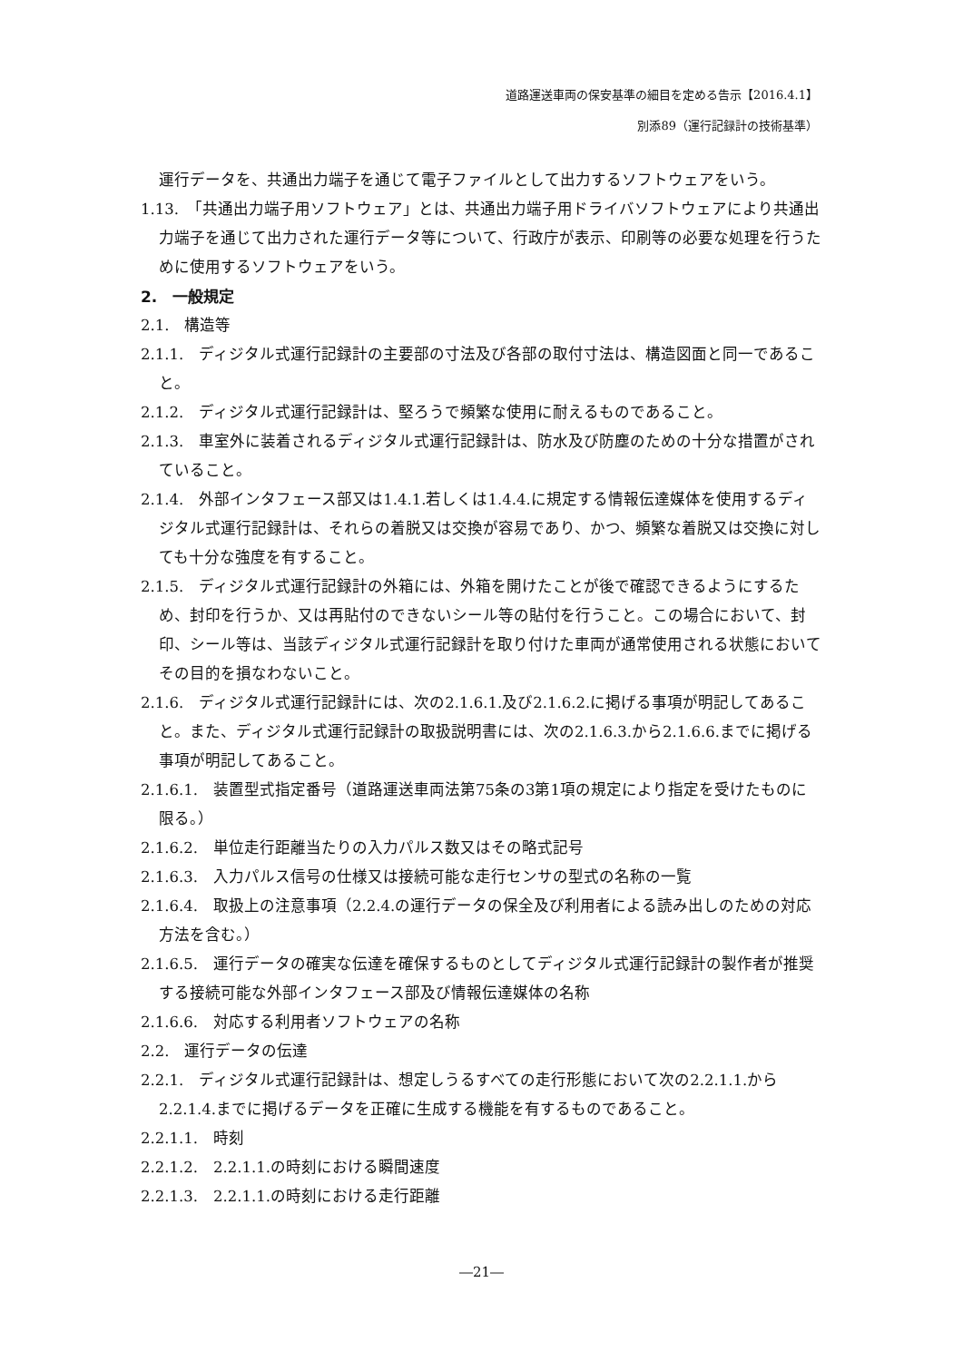道路運送車両の保安基準の細目を定める告示【2016.4.1】
別添89（運行記録計の技術基準）
運行データを、共通出力端子を通じて電子ファイルとして出力するソフトウェアをいう。
1.13.　「共通出力端子用ソフトウェア」とは、共通出力端子用ドライバソフトウェアにより共通出力端子を通じて出力された運行データ等について、行政庁が表示、印刷等の必要な処理を行うために使用するソフトウェアをいう。
2.　一般規定
2.1.　構造等
2.1.1.　ディジタル式運行記録計の主要部の寸法及び各部の取付寸法は、構造図面と同一であること。
2.1.2.　ディジタル式運行記録計は、堅ろうで頻繁な使用に耐えるものであること。
2.1.3.　車室外に装着されるディジタル式運行記録計は、防水及び防塵のための十分な措置がされていること。
2.1.4.　外部インタフェース部又は1.4.1.若しくは1.4.4.に規定する情報伝達媒体を使用するディジタル式運行記録計は、それらの着脱又は交換が容易であり、かつ、頻繁な着脱又は交換に対しても十分な強度を有すること。
2.1.5.　ディジタル式運行記録計の外箱には、外箱を開けたことが後で確認できるようにするため、封印を行うか、又は再貼付のできないシール等の貼付を行うこと。この場合において、封印、シール等は、当該ディジタル式運行記録計を取り付けた車両が通常使用される状態においてその目的を損なわないこと。
2.1.6.　ディジタル式運行記録計には、次の2.1.6.1.及び2.1.6.2.に掲げる事項が明記してあること。また、ディジタル式運行記録計の取扱説明書には、次の2.1.6.3.から2.1.6.6.までに掲げる事項が明記してあること。
2.1.6.1.　装置型式指定番号（道路運送車両法第75条の3第1項の規定により指定を受けたものに限る。）
2.1.6.2.　単位走行距離当たりの入力パルス数又はその略式記号
2.1.6.3.　入力パルス信号の仕様又は接続可能な走行センサの型式の名称の一覧
2.1.6.4.　取扱上の注意事項（2.2.4.の運行データの保全及び利用者による読み出しのための対応方法を含む。）
2.1.6.5.　運行データの確実な伝達を確保するものとしてディジタル式運行記録計の製作者が推奨する接続可能な外部インタフェース部及び情報伝達媒体の名称
2.1.6.6.　対応する利用者ソフトウェアの名称
2.2.　運行データの伝達
2.2.1.　ディジタル式運行記録計は、想定しうるすべての走行形態において次の2.2.1.1.から2.2.1.4.までに掲げるデータを正確に生成する機能を有するものであること。
2.2.1.1.　時刻
2.2.1.2.　2.2.1.1.の時刻における瞬間速度
2.2.1.3.　2.2.1.1.の時刻における走行距離
―21―